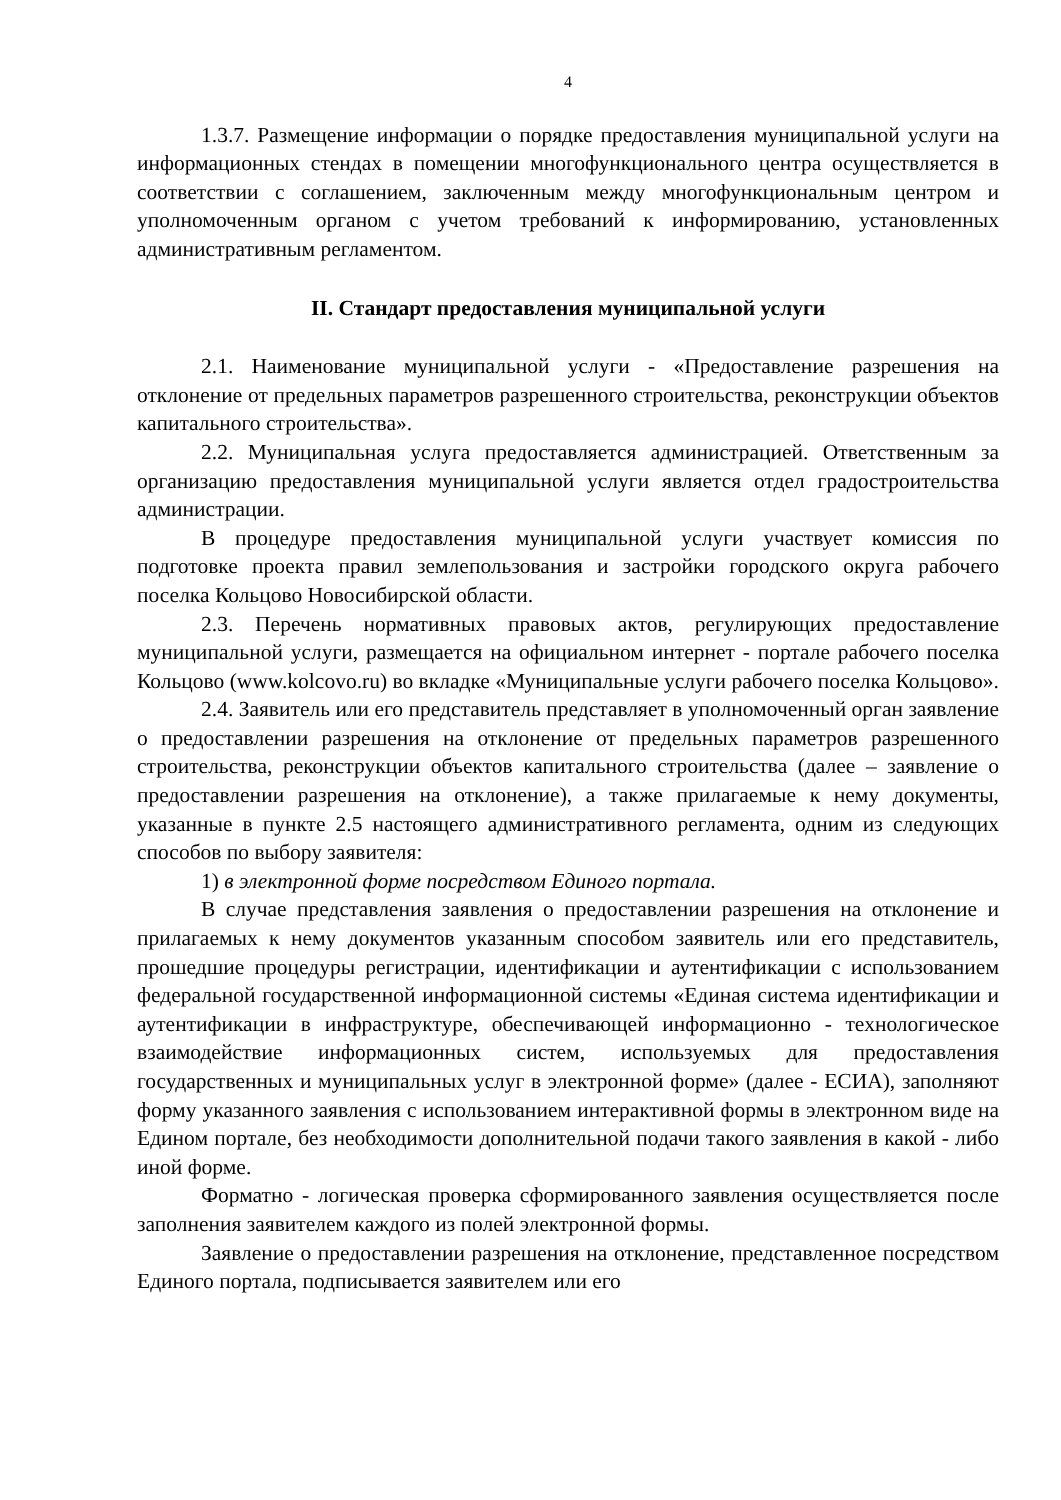4
1.3.7. Размещение информации о порядке предоставления муниципальной услуги на информационных стендах в помещении многофункционального центра осуществляется в соответствии с соглашением, заключенным между многофункциональным центром и уполномоченным органом с учетом требований к информированию, установленных административным регламентом.
II. Стандарт предоставления муниципальной услуги
2.1. Наименование муниципальной услуги - «Предоставление разрешения на отклонение от предельных параметров разрешенного строительства, реконструкции объектов капитального строительства».
2.2. Муниципальная услуга предоставляется администрацией. Ответственным за организацию предоставления муниципальной услуги является отдел градостроительства администрации.
В процедуре предоставления муниципальной услуги участвует комиссия по подготовке проекта правил землепользования и застройки городского округа рабочего поселка Кольцово Новосибирской области.
2.3. Перечень нормативных правовых актов, регулирующих предоставление муниципальной услуги, размещается на официальном интернет - портале рабочего поселка Кольцово (www.kolcovo.ru) во вкладке «Муниципальные услуги рабочего поселка Кольцово».
2.4. Заявитель или его представитель представляет в уполномоченный орган заявление о предоставлении разрешения на отклонение от предельных параметров разрешенного строительства, реконструкции объектов капитального строительства (далее – заявление о предоставлении разрешения на отклонение), а также прилагаемые к нему документы, указанные в пункте 2.5 настоящего административного регламента, одним из следующих способов по выбору заявителя:
1) в электронной форме посредством Единого портала.
В случае представления заявления о предоставлении разрешения на отклонение и прилагаемых к нему документов указанным способом заявитель или его представитель, прошедшие процедуры регистрации, идентификации и аутентификации с использованием федеральной государственной информационной системы «Единая система идентификации и аутентификации в инфраструктуре, обеспечивающей информационно - технологическое взаимодействие информационных систем, используемых для предоставления государственных и муниципальных услуг в электронной форме» (далее - ЕСИА), заполняют форму указанного заявления с использованием интерактивной формы в электронном виде на Едином портале, без необходимости дополнительной подачи такого заявления в какой - либо иной форме.
Форматно - логическая проверка сформированного заявления осуществляется после заполнения заявителем каждого из полей электронной формы.
Заявление о предоставлении разрешения на отклонение, представленное посредством Единого портала, подписывается заявителем или его